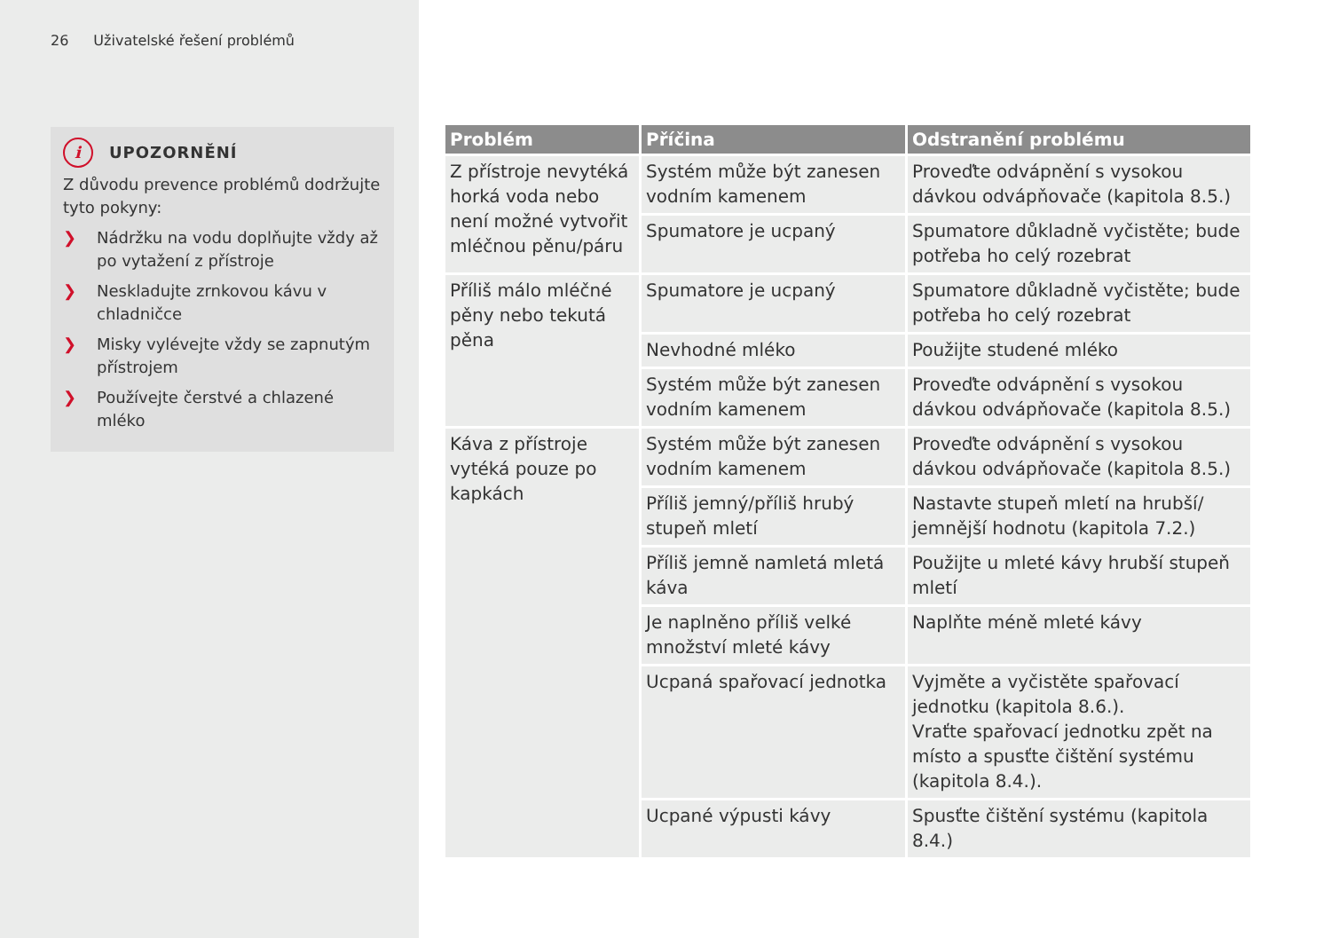26 Uživatelské řešení problémů
i
UPOZORNĚNÍ
Z důvodu prevence problémů dodržujte tyto pokyny:
❯ Nádržku na vodu doplňujte vždy až po vytažení z přístroje
❯ Neskladujte zrnkovou kávu v chladničce
❯ Misky vylévejte vždy se zapnutým přístrojem
❯ Používejte čerstvé a chlazené mléko
| Problém | Příčina | Odstranění problému |
| --- | --- | --- |
| Z přístroje nevytéká horká voda nebo není možné vytvořit mléčnou pěnu/páru | Systém může být zanesen vodním kamenem | Proveďte odvápnění s vysokou dávkou odvápňovače (kapitola 8.5.) |
| | Spumatore je ucpaný | Spumatore důkladně vyčistěte; bude potřeba ho celý rozebrat |
| Příliš málo mléčné pěny nebo tekutá pěna | Spumatore je ucpaný | Spumatore důkladně vyčistěte; bude potřeba ho celý rozebrat |
| | Nevhodné mléko | Použijte studené mléko |
| | Systém může být zanesen vodním kamenem | Proveďte odvápnění s vysokou dávkou odvápňovače (kapitola 8.5.) |
| Káva z přístroje vytéká pouze po kapkách | Systém může být zanesen vodním kamenem | Proveďte odvápnění s vysokou dávkou odvápňovače (kapitola 8.5.) |
| | Příliš jemný/příliš hrubý stupeň mletí | Nastavte stupeň mletí na hrubší/ jemnější hodnotu (kapitola 7.2.) |
| | Příliš jemně namletá mletá káva | Použijte u mleté kávy hrubší stupeň mletí |
| | Je naplněno příliš velké množství mleté kávy | Naplňte méně mleté kávy |
| | Ucpaná spařovací jednotka | Vyjměte a vyčistěte spařovací jednotku (kapitola 8.6.). Vraťte spařovací jednotku zpět na místo a spusťte čištění systému (kapitola 8.4.). |
| | Ucpané výpusti kávy | Spusťte čištění systému (kapitola 8.4.) |